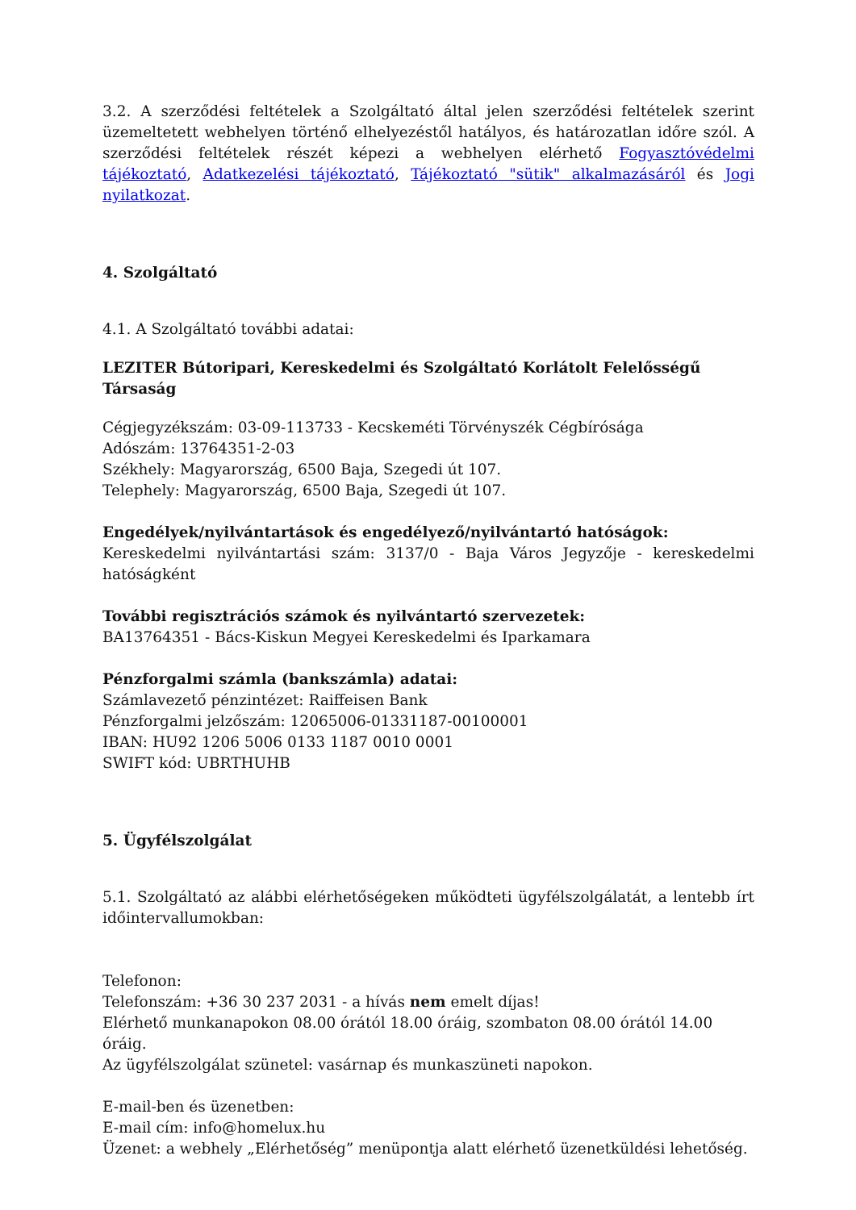3.2. A szerződési feltételek a Szolgáltató által jelen szerződési feltételek szerint üzemeltetett webhelyen történő elhelyezéstől hatályos, és határozatlan időre szól. A szerződési feltételek részét képezi a webhelyen elérhető Fogyasztóvédelmi tájékoztató, Adatkezelési tájékoztató, Tájékoztató "sütik" alkalmazásáról és Jogi nyilatkozat.
4. Szolgáltató
4.1. A Szolgáltató további adatai:
LEZITER Bútoripari, Kereskedelmi és Szolgáltató Korlátolt Felelősségű Társaság
Cégjegyzékszám: 03-09-113733 - Kecskeméti Törvényszék Cégbírósága
Adószám: 13764351-2-03
Székhely: Magyarország, 6500 Baja, Szegedi út 107.
Telephely: Magyarország, 6500 Baja, Szegedi út 107.
Engedélyek/nyilvántartások és engedélyező/nyilvántartó hatóságok:
Kereskedelmi nyilvántartási szám: 3137/0 - Baja Város Jegyzője - kereskedelmi hatóságként
További regisztrációs számok és nyilvántartó szervezetek:
BA13764351 - Bács-Kiskun Megyei Kereskedelmi és Iparkamara
Pénzforgalmi számla (bankszámla) adatai:
Számlavezető pénzintézet: Raiffeisen Bank
Pénzforgalmi jelzőszám: 12065006-01331187-00100001
IBAN: HU92 1206 5006 0133 1187 0010 0001
SWIFT kód: UBRTHUHB
5. Ügyfélszolgálat
5.1. Szolgáltató az alábbi elérhetőségeken működteti ügyfélszolgálatát, a lentebb írt időintervallumokban:
Telefonon:
Telefonszám: +36 30 237 2031 - a hívás nem emelt díjas!
Elérhető munkanapokon 08.00 órától 18.00 óráig, szombaton 08.00 órától 14.00 óráig.
Az ügyfélszolgálat szünetel: vasárnap és munkaszüneti napokon.
E-mail-ben és üzenetben:
E-mail cím: info@homelux.hu
Üzenet: a webhely „Elérhetőség” menüpontja alatt elérhető üzenetküldési lehetőség.